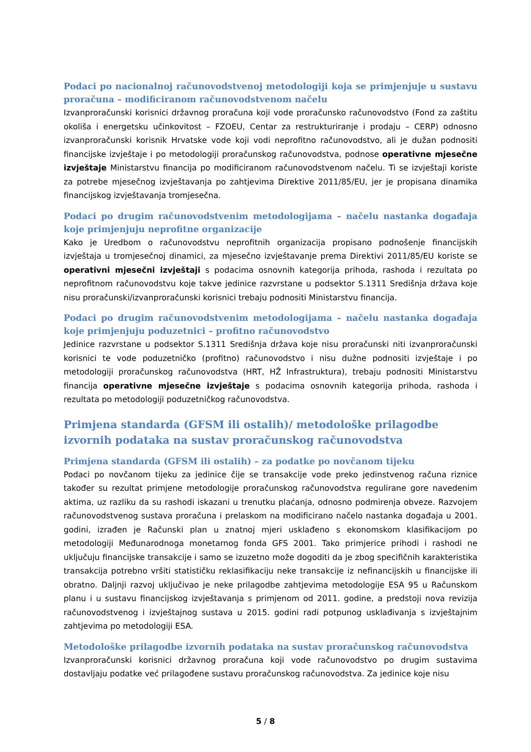Podaci po nacionalnoj računovodstvenoj metodologiji koja se primjenjuje u sustavu proračuna – modificiranom računovodstvenom načelu
Izvanproračunski korisnici državnog proračuna koji vode proračunsko računovodstvo (Fond za zaštitu okoliša i energetsku učinkovitost – FZOEU, Centar za restrukturiranje i prodaju – CERP) odnosno izvanproračunski korisnik Hrvatske vode koji vodi neprofitno računovodstvo, ali je dužan podnositi financijske izvještaje i po metodologiji proračunskog računovodstva, podnose operativne mjesečne izvještaje Ministarstvu financija po modificiranom računovodstvenom načelu. Ti se izvještaji koriste za potrebe mjesečnog izvještavanja po zahtjevima Direktive 2011/85/EU, jer je propisana dinamika financijskog izvještavanja tromjesečna.
Podaci po drugim računovodstvenim metodologijama – načelu nastanka događaja koje primjenjuju neprofitne organizacije
Kako je Uredbom o računovodstvu neprofitnih organizacija propisano podnošenje financijskih izvještaja u tromjesečnoj dinamici, za mjesečno izvještavanje prema Direktivi 2011/85/EU koriste se operativni mjesečni izvještaji s podacima osnovnih kategorija prihoda, rashoda i rezultata po neprofitnom računovodstvu koje takve jedinice razvrstane u podsektor S.1311 Središnja država koje nisu proračunski/izvanproračunski korisnici trebaju podnositi Ministarstvu financija.
Podaci po drugim računovodstvenim metodologijama – načelu nastanka događaja koje primjenjuju poduzetnici – profitno računovodstvo
Jedinice razvrstane u podsektor S.1311 Središnja država koje nisu proračunski niti izvanproračunski korisnici te vode poduzetničko (profitno) računovodstvo i nisu dužne podnositi izvještaje i po metodologiji proračunskog računovodstva (HRT, HŽ Infrastruktura), trebaju podnositi Ministarstvu financija operativne mjesečne izvještaje s podacima osnovnih kategorija prihoda, rashoda i rezultata po metodologiji poduzetničkog računovodstva.
Primjena standarda (GFSM ili ostalih)/ metodološke prilagodbe izvornih podataka na sustav proračunskog računovodstva
Primjena standarda (GFSM ili ostalih) – za podatke po novčanom tijeku
Podaci po novčanom tijeku za jedinice čije se transakcije vode preko jedinstvenog računa riznice također su rezultat primjene metodologije proračunskog računovodstva regulirane gore navedenim aktima, uz razliku da su rashodi iskazani u trenutku plaćanja, odnosno podmirenja obveze. Razvojem računovodstvenog sustava proračuna i prelaskom na modificirano načelo nastanka događaja u 2001. godini, izrađen je Računski plan u znatnoj mjeri usklađeno s ekonomskom klasifikacijom po metodologiji Međunarodnoga monetarnog fonda GFS 2001. Tako primjerice prihodi i rashodi ne uključuju financijske transakcije i samo se izuzetno može dogoditi da je zbog specifičnih karakteristika transakcija potrebno vršiti statističku reklasifikaciju neke transakcije iz nefinancijskih u financijske ili obratno. Daljnji razvoj uključivao je neke prilagodbe zahtjevima metodologije ESA 95 u Računskom planu i u sustavu financijskog izvještavanja s primjenom od 2011. godine, a predstoji nova revizija računovodstvenog i izvještajnog sustava u 2015. godini radi potpunog usklađivanja s izvještajnim zahtjevima po metodologiji ESA.
Metodološke prilagodbe izvornih podataka na sustav proračunskog računovodstva
Izvanproračunski korisnici državnog proračuna koji vode računovodstvo po drugim sustavima dostavljaju podatke već prilagođene sustavu proračunskog računovodstva. Za jedinice koje nisu
5 / 8